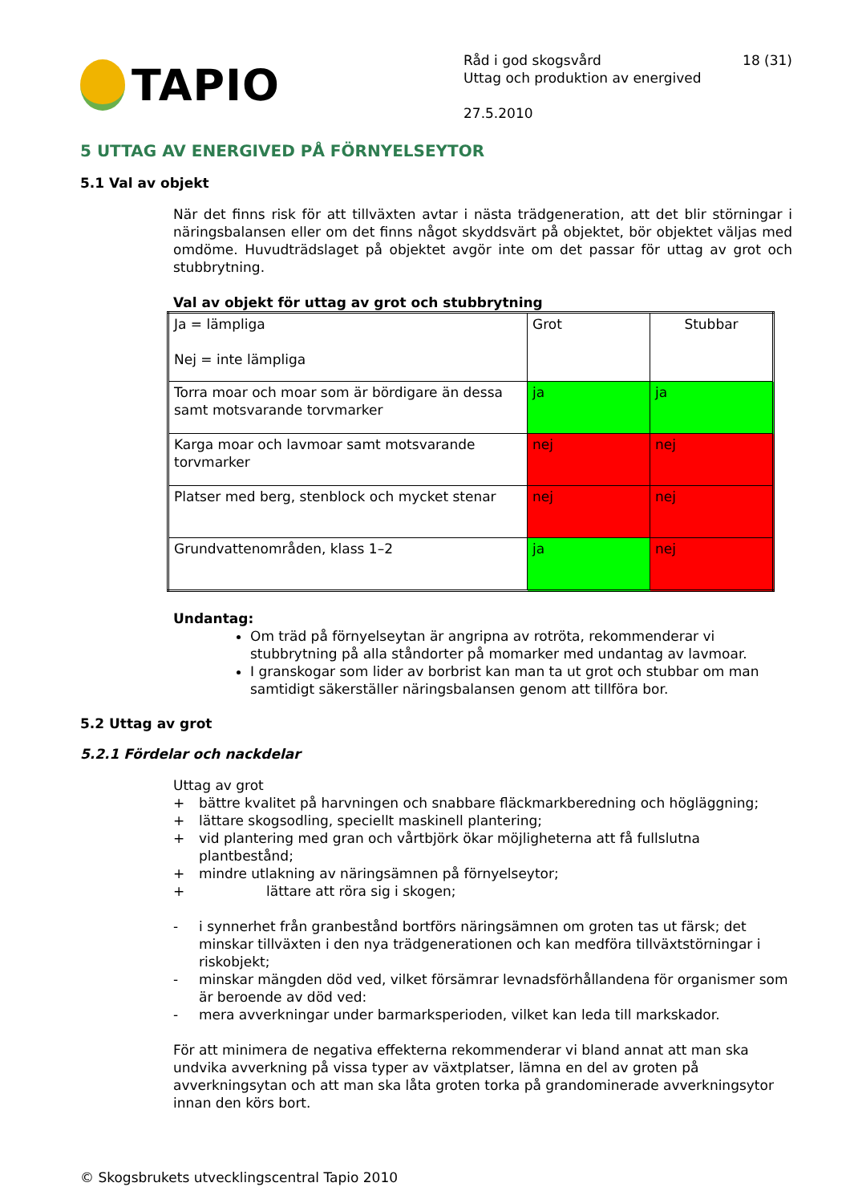TAPIO
Råd i god skogsvård 18 (31)
Uttag och produktion av energived
27.5.2010
5 UTTAG AV ENERGIVED PÅ FÖRNYELSEYTOR
5.1 Val av objekt
När det finns risk för att tillväxten avtar i nästa trädgeneration, att det blir störningar i näringsbalansen eller om det finns något skyddsvärt på objektet, bör objektet väljas med omdöme. Huvudträdslaget på objektet avgör inte om det passar för uttag av grot och stubbrytning.
Val av objekt för uttag av grot och stubbrytning
| Ja = lämpliga Nej = inte lämpliga | Grot | Stubbar |
| Torra moar och moar som är bördigare än dessa samt motsvarande torvmarker | ja | ja |
| Karga moar och lavmoar samt motsvarande torvmarker | nej | nej |
| Platser med berg, stenblock och mycket stenar | nej | nej |
| Grundvattenområden, klass 1–2 | ja | nej |
Undantag:
Om träd på förnyelseytan är angripna av rotröta, rekommenderar vi stubbrytning på alla ståndorter på momarker med undantag av lavmoar.
I granskogar som lider av borbrist kan man ta ut grot och stubbar om man samtidigt säkerställer näringsbalansen genom att tillföra bor.
5.2 Uttag av grot
5.2.1 Fördelar och nackdelar
Uttag av grot
+ bättre kvalitet på harvningen och snabbare fläckmarkberedning och högläggning;
+ lättare skogsodling, speciellt maskinell plantering;
+ vid plantering med gran och vårtbjörk ökar möjligheterna att få fullslutna plantbestånd;
+ mindre utlakning av näringsämnen på förnyelseytor;
+ lättare att röra sig i skogen;
- i synnerhet från granbestånd bortförs näringsämnen om groten tas ut färsk; det minskar tillväxten i den nya trädgenerationen och kan medföra tillväxtstörningar i riskobjekt;
- minskar mängden död ved, vilket försämrar levnadsförhållandena för organismer som är beroende av död ved:
- mera avverkningar under barmarksperioden, vilket kan leda till markskador.
För att minimera de negativa effekterna rekommenderar vi bland annat att man ska undvika avverkning på vissa typer av växtplatser, lämna en del av groten på avverkningsytan och att man ska låta groten torka på grandominerade avverkningsytor innan den körs bort.
© Skogsbrukets utvecklingscentral Tapio 2010